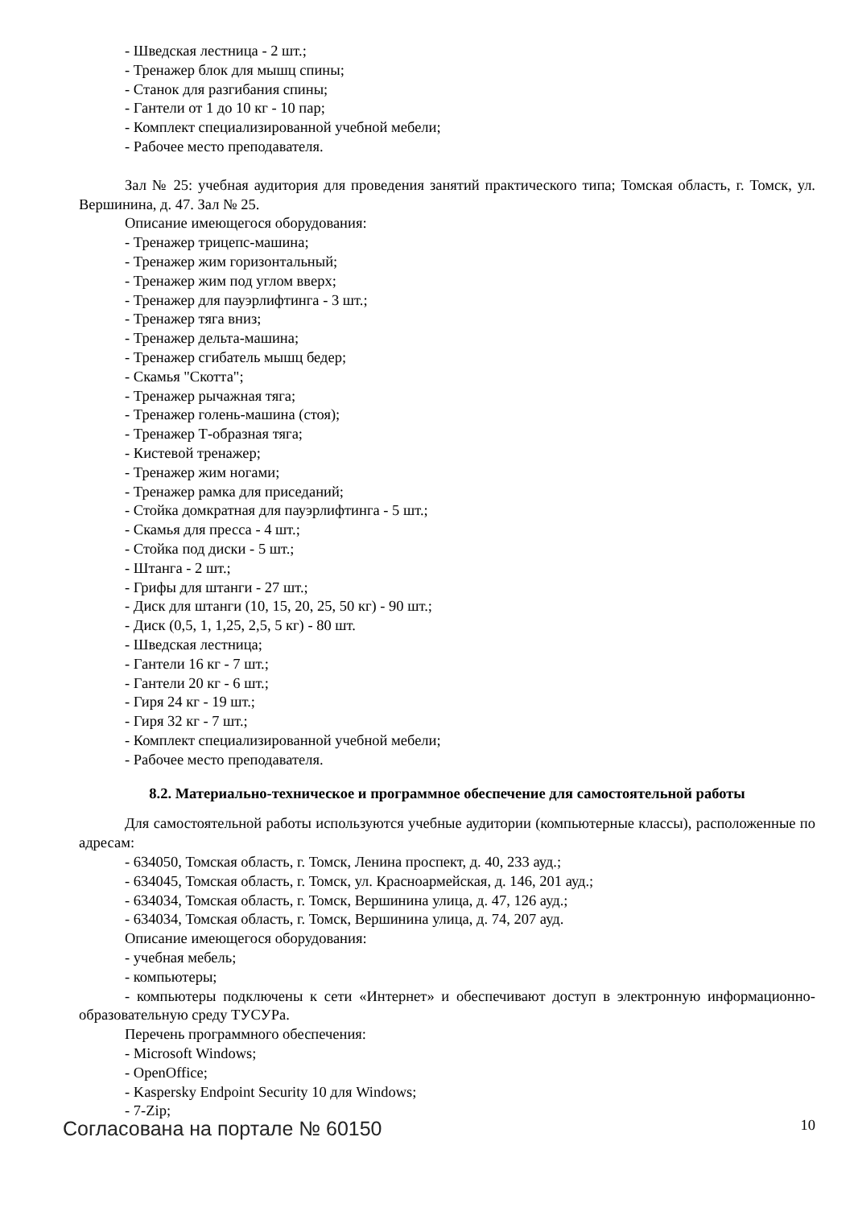- Шведская лестница - 2 шт.;
- Тренажер блок для мышц спины;
- Станок для разгибания спины;
- Гантели от 1 до 10 кг - 10 пар;
- Комплект специализированной учебной мебели;
- Рабочее место преподавателя.
Зал № 25: учебная аудитория для проведения занятий практического типа; Томская область, г. Томск, ул. Вершинина, д. 47. Зал № 25.
Описание имеющегося оборудования:
- Тренажер трицепс-машина;
- Тренажер жим горизонтальный;
- Тренажер жим под углом вверх;
- Тренажер для пауэрлифтинга - 3 шт.;
- Тренажер тяга вниз;
- Тренажер дельта-машина;
- Тренажер сгибатель мышц бедер;
- Скамья "Скотта";
- Тренажер рычажная тяга;
- Тренажер голень-машина (стоя);
- Тренажер Т-образная тяга;
- Кистевой тренажер;
- Тренажер жим ногами;
- Тренажер рамка для приседаний;
- Стойка домкратная для пауэрлифтинга - 5 шт.;
- Скамья для пресса - 4 шт.;
- Стойка под диски - 5 шт.;
- Штанга - 2 шт.;
- Грифы для штанги - 27 шт.;
- Диск для штанги (10, 15, 20, 25, 50 кг) - 90 шт.;
- Диск (0,5, 1, 1,25, 2,5, 5 кг) - 80 шт.
- Шведская лестница;
- Гантели 16 кг - 7 шт.;
- Гантели 20 кг - 6 шт.;
- Гиря 24 кг - 19 шт.;
- Гиря 32 кг - 7 шт.;
- Комплект специализированной учебной мебели;
- Рабочее место преподавателя.
8.2. Материально-техническое и программное обеспечение для самостоятельной работы
Для самостоятельной работы используются учебные аудитории (компьютерные классы), расположенные по адресам:
- 634050, Томская область, г. Томск, Ленина проспект, д. 40, 233 ауд.;
- 634045, Томская область, г. Томск, ул. Красноармейская, д. 146, 201 ауд.;
- 634034, Томская область, г. Томск, Вершинина улица, д. 47, 126 ауд.;
- 634034, Томская область, г. Томск, Вершинина улица, д. 74, 207 ауд.
Описание имеющегося оборудования:
- учебная мебель;
- компьютеры;
- компьютеры подключены к сети «Интернет» и обеспечивают доступ в электронную информационно-образовательную среду ТУСУРа.
Перечень программного обеспечения:
- Microsoft Windows;
- OpenOffice;
- Kaspersky Endpoint Security 10 для Windows;
- 7-Zip;
Согласована на портале № 60150 10